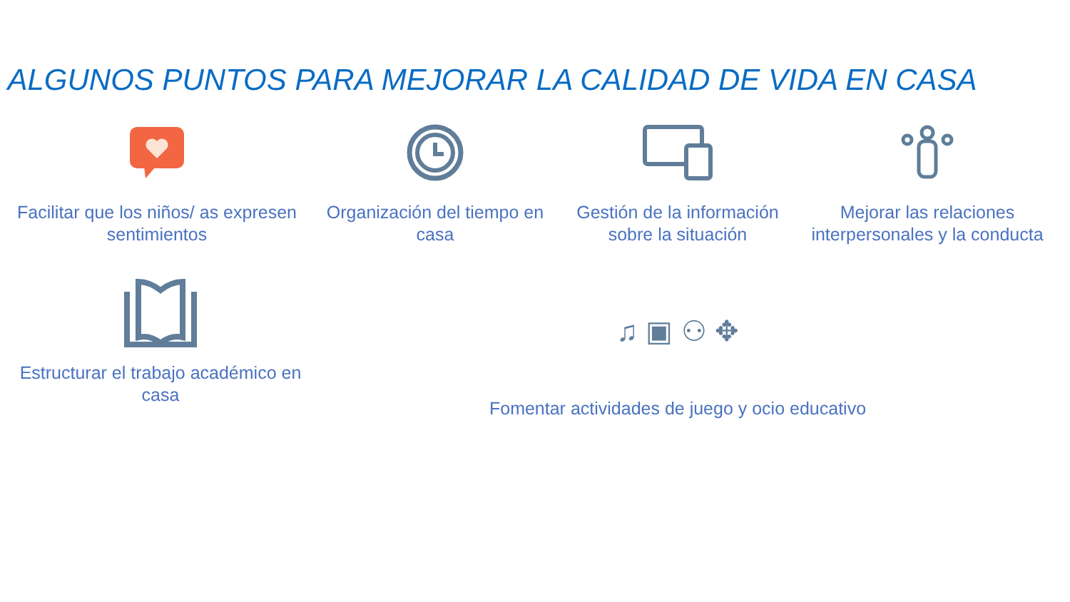ALGUNOS PUNTOS PARA MEJORAR LA CALIDAD DE VIDA EN CASA
Facilitar que los niños/ as expresen sentimientos
Organización del tiempo en casa
Gestión de la información sobre la situación
Mejorar las relaciones interpersonales y la conducta
Estructurar el trabajo académico en casa
♫ ▣ ⚇ ✥
Fomentar actividades de juego y ocio educativo